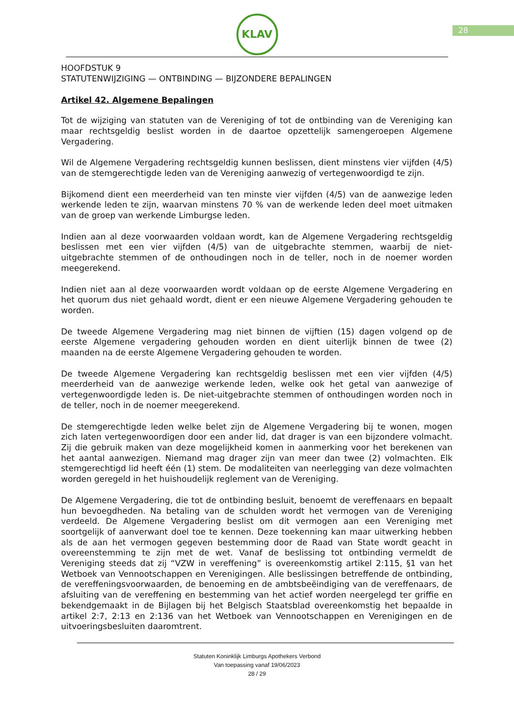KLAV
28
HOOFDSTUK 9
STATUTENWIJZIGING — ONTBINDING — BIJZONDERE BEPALINGEN
Artikel 42. Algemene Bepalingen
Tot de wijziging van statuten van de Vereniging of tot de ontbinding van de Vereniging kan maar rechtsgeldig beslist worden in de daartoe opzettelijk samengeroepen Algemene Vergadering.
Wil de Algemene Vergadering rechtsgeldig kunnen beslissen, dient minstens vier vijfden (4/5) van de stemgerechtigde leden van de Vereniging aanwezig of vertegenwoordigd te zijn.
Bijkomend dient een meerderheid van ten minste vier vijfden (4/5) van de aanwezige leden werkende leden te zijn, waarvan minstens 70 % van de werkende leden deel moet uitmaken van de groep van werkende Limburgse leden.
Indien aan al deze voorwaarden voldaan wordt, kan de Algemene Vergadering rechtsgeldig beslissen met een vier vijfden (4/5) van de uitgebrachte stemmen, waarbij de niet-uitgebrachte stemmen of de onthoudingen noch in de teller, noch in de noemer worden meegerekend.
Indien niet aan al deze voorwaarden wordt voldaan op de eerste Algemene Vergadering en het quorum dus niet gehaald wordt, dient er een nieuwe Algemene Vergadering gehouden te worden.
De tweede Algemene Vergadering mag niet binnen de vijftien (15) dagen volgend op de eerste Algemene vergadering gehouden worden en dient uiterlijk binnen de twee (2) maanden na de eerste Algemene Vergadering gehouden te worden.
De tweede Algemene Vergadering kan rechtsgeldig beslissen met een vier vijfden (4/5) meerderheid van de aanwezige werkende leden, welke ook het getal van aanwezige of vertegenwoordigde leden is. De niet-uitgebrachte stemmen of onthoudingen worden noch in de teller, noch in de noemer meegerekend.
De stemgerechtigde leden welke belet zijn de Algemene Vergadering bij te wonen, mogen zich laten vertegenwoordigen door een ander lid, dat drager is van een bijzondere volmacht. Zij die gebruik maken van deze mogelijkheid komen in aanmerking voor het berekenen van het aantal aanwezigen. Niemand mag drager zijn van meer dan twee (2) volmachten. Elk stemgerechtigd lid heeft één (1) stem. De modaliteiten van neerlegging van deze volmachten worden geregeld in het huishoudelijk reglement van de Vereniging.
De Algemene Vergadering, die tot de ontbinding besluit, benoemt de vereffenaars en bepaalt hun bevoegdheden. Na betaling van de schulden wordt het vermogen van de Vereniging verdeeld. De Algemene Vergadering beslist om dit vermogen aan een Vereniging met soortgelijk of aanverwant doel toe te kennen. Deze toekenning kan maar uitwerking hebben als de aan het vermogen gegeven bestemming door de Raad van State wordt geacht in overeenstemming te zijn met de wet. Vanaf de beslissing tot ontbinding vermeldt de Vereniging steeds dat zij “VZW in vereffening” is overeenkomstig artikel 2:115, §1 van het Wetboek van Vennootschappen en Verenigingen. Alle beslissingen betreffende de ontbinding, de vereffeningsvoorwaarden, de benoeming en de ambtsbeëindiging van de vereffenaars, de afsluiting van de vereffening en bestemming van het actief worden neergelegd ter griffie en bekendgemaakt in de Bijlagen bij het Belgisch Staatsblad overeenkomstig het bepaalde in artikel 2:7, 2:13 en 2:136 van het Wetboek van Vennootschappen en Verenigingen en de uitvoeringsbesluiten daaromtrent.
Statuten Koninklijk Limburgs Apothekers Verbond
Van toepassing vanaf 19/06/2023
28 / 29